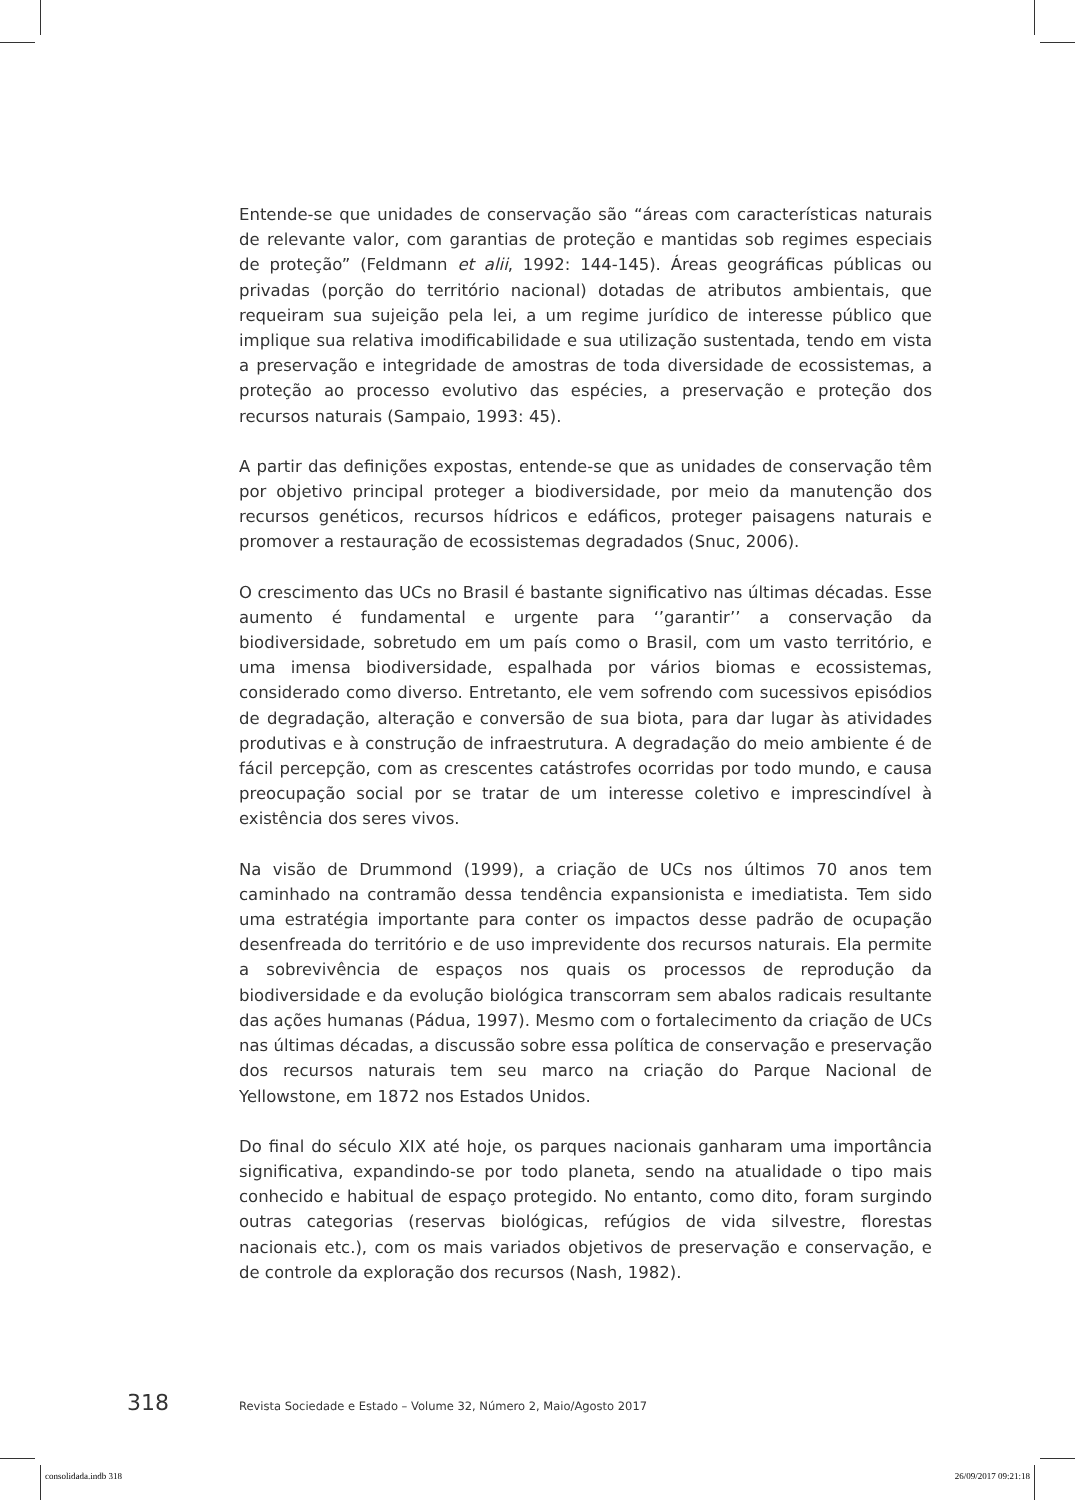Entende-se que unidades de conservação são “áreas com características naturais de relevante valor, com garantias de proteção e mantidas sob regimes especiais de proteção” (Feldmann et alii, 1992: 144-145). Áreas geográficas públicas ou privadas (porção do território nacional) dotadas de atributos ambientais, que requeiram sua sujeição pela lei, a um regime jurídico de interesse público que implique sua relativa imodificabilidade e sua utilização sustentada, tendo em vista a preservação e integridade de amostras de toda diversidade de ecossistemas, a proteção ao processo evolutivo das espécies, a preservação e proteção dos recursos naturais (Sampaio, 1993: 45).
A partir das definições expostas, entende-se que as unidades de conservação têm por objetivo principal proteger a biodiversidade, por meio da manutenção dos recursos genéticos, recursos hídricos e edáficos, proteger paisagens naturais e promover a restauração de ecossistemas degradados (Snuc, 2006).
O crescimento das UCs no Brasil é bastante significativo nas últimas décadas. Esse aumento é fundamental e urgente para ‘’garantir’’ a conservação da biodiversidade, sobretudo em um país como o Brasil, com um vasto território, e uma imensa biodiversidade, espalhada por vários biomas e ecossistemas, considerado como diverso. Entretanto, ele vem sofrendo com sucessivos episódios de degradação, alteração e conversão de sua biota, para dar lugar às atividades produtivas e à construção de infraestrutura. A degradação do meio ambiente é de fácil percepção, com as crescentes catástrofes ocorridas por todo mundo, e causa preocupação social por se tratar de um interesse coletivo e imprescindível à existência dos seres vivos.
Na visão de Drummond (1999), a criação de UCs nos últimos 70 anos tem caminhado na contramão dessa tendência expansionista e imediatista. Tem sido uma estratégia importante para conter os impactos desse padrão de ocupação desenfreada do território e de uso imprevidente dos recursos naturais. Ela permite a sobrevivência de espaços nos quais os processos de reprodução da biodiversidade e da evolução biológica transcorram sem abalos radicais resultante das ações humanas (Pádua, 1997). Mesmo com o fortalecimento da criação de UCs nas últimas décadas, a discussão sobre essa política de conservação e preservação dos recursos naturais tem seu marco na criação do Parque Nacional de Yellowstone, em 1872 nos Estados Unidos.
Do final do século XIX até hoje, os parques nacionais ganharam uma importância significativa, expandindo-se por todo planeta, sendo na atualidade o tipo mais conhecido e habitual de espaço protegido. No entanto, como dito, foram surgindo outras categorias (reservas biológicas, refúgios de vida silvestre, florestas nacionais etc.), com os mais variados objetivos de preservação e conservação, e de controle da exploração dos recursos (Nash, 1982).
318 Revista Sociedade e Estado – Volume 32, Número 2, Maio/Agosto 2017
consolidada.indb 318 26/09/2017 09:21:18